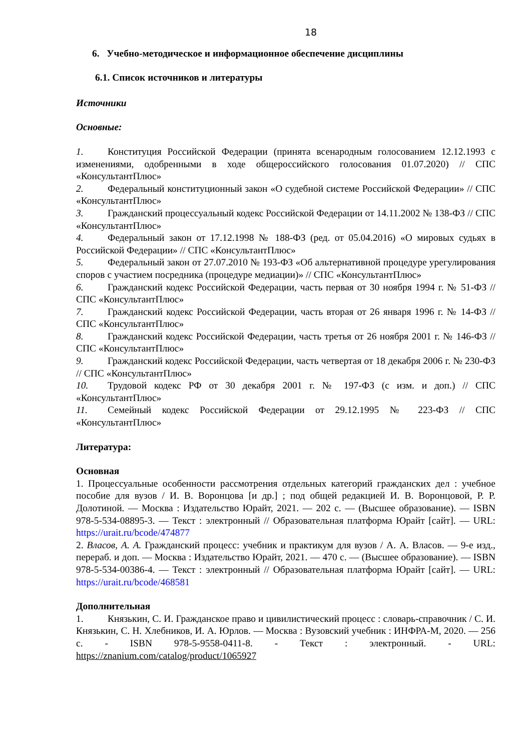18
6. Учебно-методическое и информационное обеспечение дисциплины
6.1. Список источников и литературы
Источники
Основные:
1. Конституция Российской Федерации (принята всенародным голосованием 12.12.1993 с изменениями, одобренными в ходе общероссийского голосования 01.07.2020) // СПС «КонсультантПлюс»
2. Федеральный конституционный закон «О судебной системе Российской Федерации» // СПС «КонсультантПлюс»
3. Гражданский процессуальный кодекс Российской Федерации от 14.11.2002 № 138-ФЗ // СПС «КонсультантПлюс»
4. Федеральный закон от 17.12.1998 № 188-ФЗ (ред. от 05.04.2016) «О мировых судьях в Российской Федерации» // СПС «КонсультантПлюс»
5. Федеральный закон от 27.07.2010 № 193-ФЗ «Об альтернативной процедуре урегулирования споров с участием посредника (процедуре медиации)» // СПС «КонсультантПлюс»
6. Гражданский кодекс Российской Федерации, часть первая от 30 ноября 1994 г. № 51-ФЗ // СПС «КонсультантПлюс»
7. Гражданский кодекс Российской Федерации, часть вторая от 26 января 1996 г. № 14-ФЗ // СПС «КонсультантПлюс»
8. Гражданский кодекс Российской Федерации, часть третья от 26 ноября 2001 г. № 146-ФЗ // СПС «КонсультантПлюс»
9. Гражданский кодекс Российской Федерации, часть четвертая от 18 декабря 2006 г. № 230-ФЗ // СПС «КонсультантПлюс»
10. Трудовой кодекс РФ от 30 декабря 2001 г. № 197-ФЗ (с изм. и доп.) // СПС «КонсультантПлюс»
11. Семейный кодекс Российской Федерации от 29.12.1995 № 223-ФЗ // СПС «КонсультантПлюс»
Литература:
Основная
1. Процессуальные особенности рассмотрения отдельных категорий гражданских дел : учебное пособие для вузов / И. В. Воронцова [и др.] ; под общей редакцией И. В. Воронцовой, Р. Р. Долотиной. — Москва : Издательство Юрайт, 2021. — 202 с. — (Высшее образование). — ISBN 978-5-534-08895-3. — Текст : электронный // Образовательная платформа Юрайт [сайт]. — URL: https://urait.ru/bcode/474877
2. Власов, А. А. Гражданский процесс: учебник и практикум для вузов / А. А. Власов. — 9-е изд., перераб. и доп. — Москва : Издательство Юрайт, 2021. — 470 с. — (Высшее образование). — ISBN 978-5-534-00386-4. — Текст : электронный // Образовательная платформа Юрайт [сайт]. — URL: https://urait.ru/bcode/468581
Дополнительная
1. Князькин, С. И. Гражданское право и цивилистический процесс : словарь-справочник / С. И. Князькин, С. Н. Хлебников, И. А. Юрлов. — Москва : Вузовский учебник : ИНФРА-М, 2020. — 256 с. - ISBN 978-5-9558-0411-8. - Текст : электронный. - URL: https://znanium.com/catalog/product/1065927